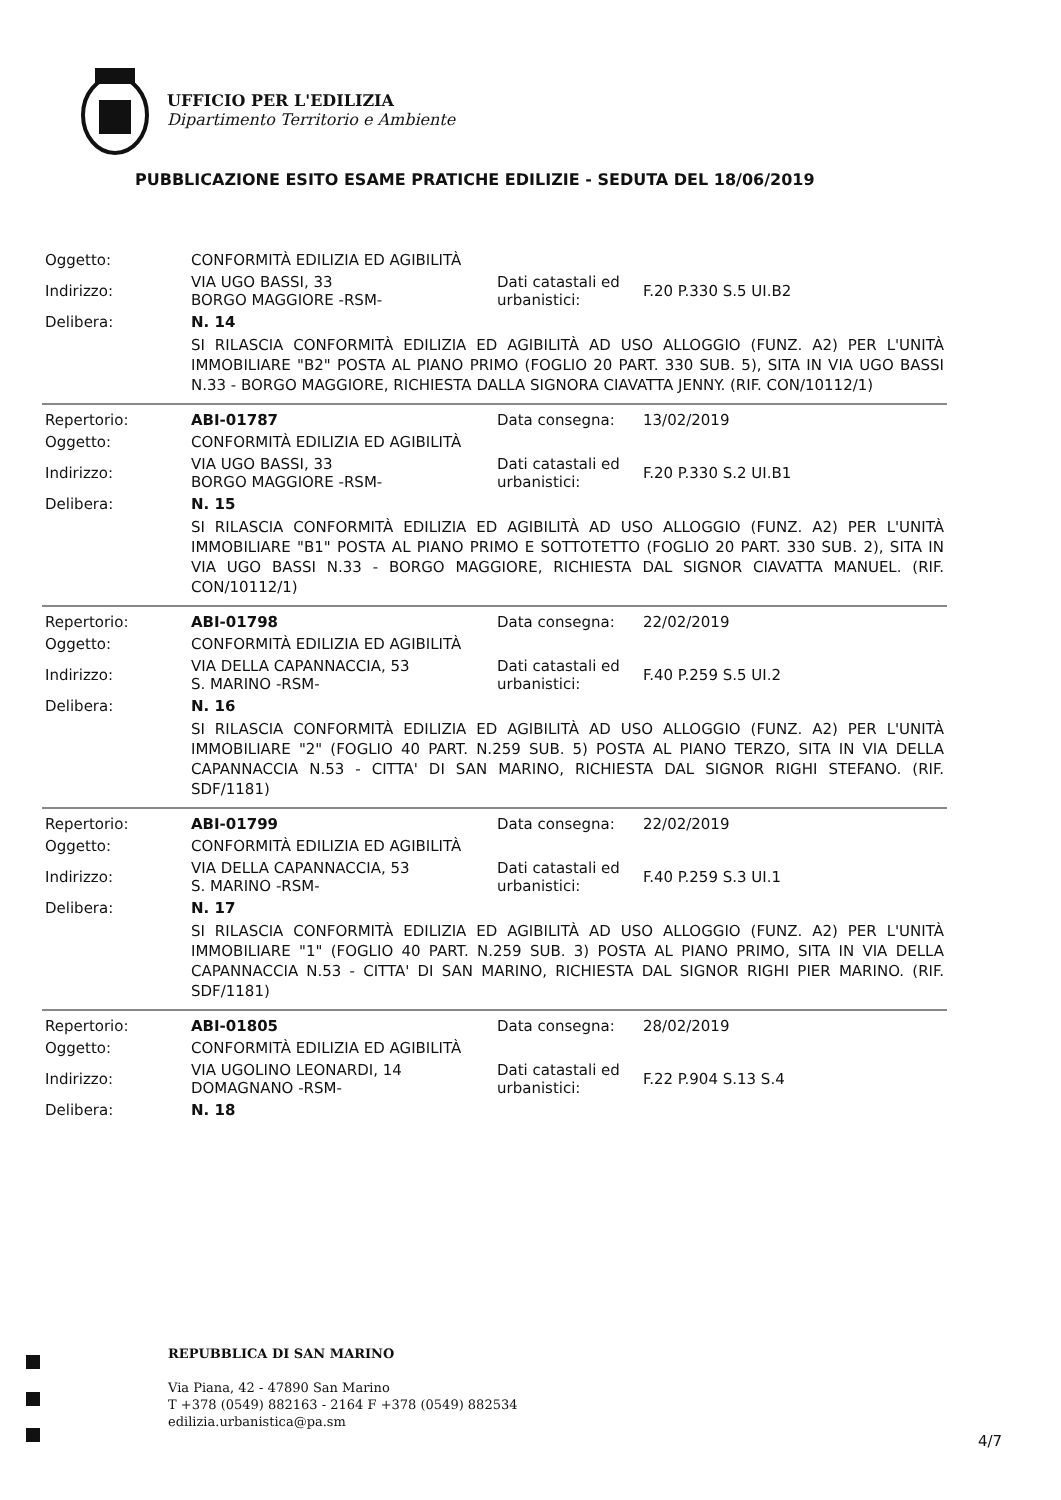UFFICIO PER L'EDILIZIA
Dipartimento Territorio e Ambiente
PUBBLICAZIONE ESITO ESAME PRATICHE EDILIZIE - SEDUTA DEL 18/06/2019
| Oggetto: | CONFORMITÀ EDILIZIA ED AGIBILITÀ | | |
| Indirizzo: | VIA UGO BASSI, 33 BORGO MAGGIORE -RSM- | Dati catastali ed urbanistici: | F.20 P.330 S.5 UI.B2 |
| Delibera: | N. 14 | | |
| | SI RILASCIA CONFORMITÀ EDILIZIA ED AGIBILITÀ AD USO ALLOGGIO (FUNZ. A2) PER L'UNITÀ IMMOBILIARE "B2" POSTA AL PIANO PRIMO (FOGLIO 20 PART. 330 SUB. 5), SITA IN VIA UGO BASSI N.33 - BORGO MAGGIORE, RICHIESTA DALLA SIGNORA CIAVATTA JENNY. (RIF. CON/10112/1) | | |
| Repertorio: | ABI-01787 | Data consegna: | 13/02/2019 |
| Oggetto: | CONFORMITÀ EDILIZIA ED AGIBILITÀ | | |
| Indirizzo: | VIA UGO BASSI, 33 BORGO MAGGIORE -RSM- | Dati catastali ed urbanistici: | F.20 P.330 S.2 UI.B1 |
| Delibera: | N. 15 | | |
| | SI RILASCIA CONFORMITÀ EDILIZIA ED AGIBILITÀ AD USO ALLOGGIO (FUNZ. A2) PER L'UNITÀ IMMOBILIARE "B1" POSTA AL PIANO PRIMO E SOTTOTETTO (FOGLIO 20 PART. 330 SUB. 2), SITA IN VIA UGO BASSI N.33 - BORGO MAGGIORE, RICHIESTA DAL SIGNOR CIAVATTA MANUEL. (RIF. CON/10112/1) | | |
| Repertorio: | ABI-01798 | Data consegna: | 22/02/2019 |
| Oggetto: | CONFORMITÀ EDILIZIA ED AGIBILITÀ | | |
| Indirizzo: | VIA DELLA CAPANNACCIA, 53 S. MARINO -RSM- | Dati catastali ed urbanistici: | F.40 P.259 S.5 UI.2 |
| Delibera: | N. 16 | | |
| | SI RILASCIA CONFORMITÀ EDILIZIA ED AGIBILITÀ AD USO ALLOGGIO (FUNZ. A2) PER L'UNITÀ IMMOBILIARE "2" (FOGLIO 40 PART. N.259 SUB. 5) POSTA AL PIANO TERZO, SITA IN VIA DELLA CAPANNACCIA N.53 - CITTA' DI SAN MARINO, RICHIESTA DAL SIGNOR RIGHI STEFANO. (RIF. SDF/1181) | | |
| Repertorio: | ABI-01799 | Data consegna: | 22/02/2019 |
| Oggetto: | CONFORMITÀ EDILIZIA ED AGIBILITÀ | | |
| Indirizzo: | VIA DELLA CAPANNACCIA, 53 S. MARINO -RSM- | Dati catastali ed urbanistici: | F.40 P.259 S.3 UI.1 |
| Delibera: | N. 17 | | |
| | SI RILASCIA CONFORMITÀ EDILIZIA ED AGIBILITÀ AD USO ALLOGGIO (FUNZ. A2) PER L'UNITÀ IMMOBILIARE "1" (FOGLIO 40 PART. N.259 SUB. 3) POSTA AL PIANO PRIMO, SITA IN VIA DELLA CAPANNACCIA N.53 - CITTA' DI SAN MARINO, RICHIESTA DAL SIGNOR RIGHI PIER MARINO. (RIF. SDF/1181) | | |
| Repertorio: | ABI-01805 | Data consegna: | 28/02/2019 |
| Oggetto: | CONFORMITÀ EDILIZIA ED AGIBILITÀ | | |
| Indirizzo: | VIA UGOLINO LEONARDI, 14 DOMAGNANO -RSM- | Dati catastali ed urbanistici: | F.22 P.904 S.13 S.4 |
| Delibera: | N. 18 | | |
REPUBBLICA DI SAN MARINO
Via Piana, 42 - 47890 San Marino
T +378 (0549) 882163 - 2164 F +378 (0549) 882534
edilizia.urbanistica@pa.sm
4/7